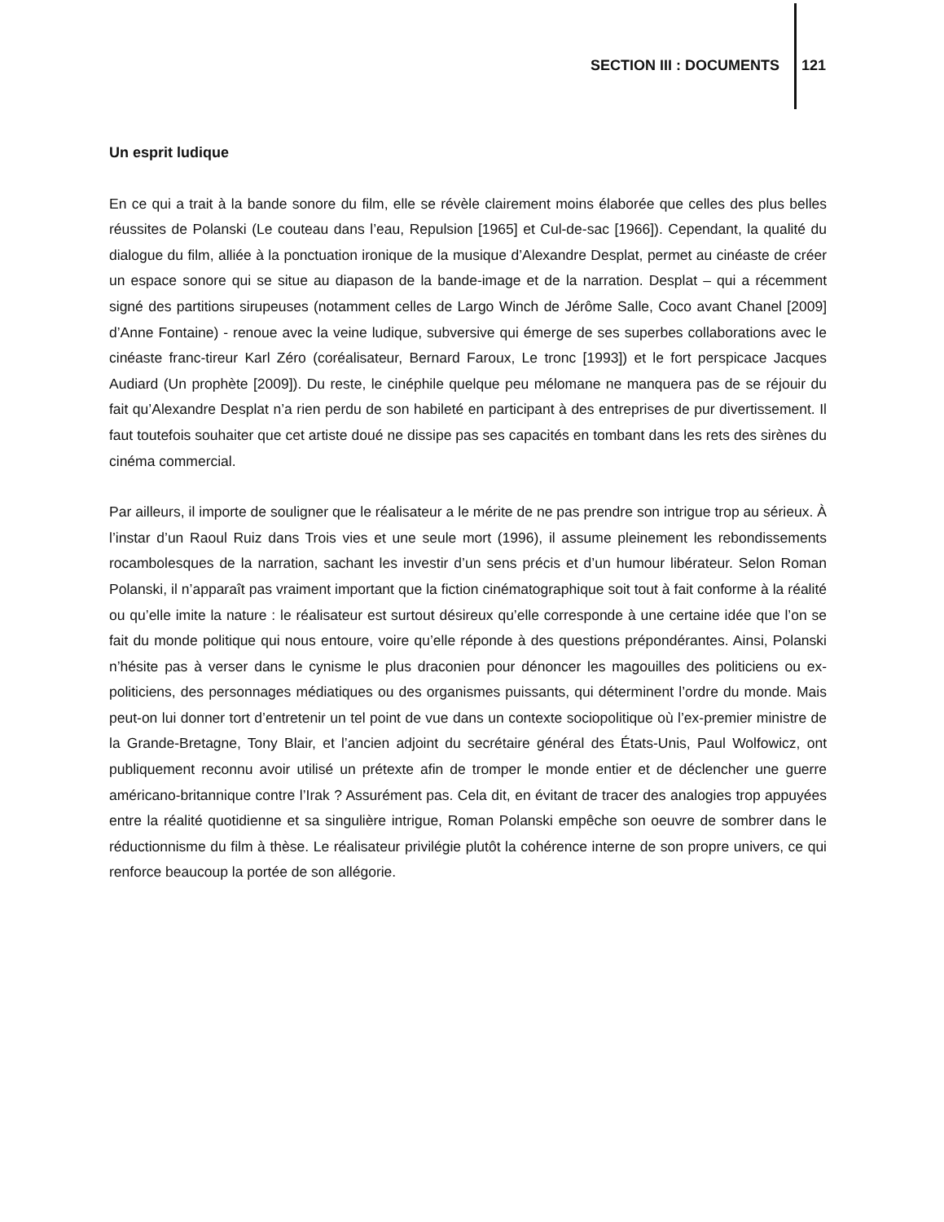SECTION III : DOCUMENTS 121
Un esprit ludique
En ce qui a trait à la bande sonore du film, elle se révèle clairement moins élaborée que celles des plus belles réussites de Polanski (Le couteau dans l’eau, Repulsion [1965] et Cul-de-sac [1966]). Cependant, la qualité du dialogue du film, alliée à la ponctuation ironique de la musique d’Alexandre Desplat, permet au cinéaste de créer un espace sonore qui se situe au diapason de la bande-image et de la narration. Desplat – qui a récemment signé des partitions sirupeuses (notamment celles de Largo Winch de Jérôme Salle, Coco avant Chanel [2009] d’Anne Fontaine) - renoue avec la veine ludique, subversive qui émerge de ses superbes collaborations avec le cinéaste franc-tireur Karl Zéro (coréalisateur, Bernard Faroux, Le tronc [1993]) et le fort perspicace Jacques Audiard (Un prophète [2009]). Du reste, le cinéphile quelque peu mélomane ne manquera pas de se réjouir du fait qu’Alexandre Desplat n’a rien perdu de son habileté en participant à des entreprises de pur divertissement. Il faut toutefois souhaiter que cet artiste doué ne dissipe pas ses capacités en tombant dans les rets des sirènes du cinéma commercial.
Par ailleurs, il importe de souligner que le réalisateur a le mérite de ne pas prendre son intrigue trop au sérieux. À l’instar d’un Raoul Ruiz dans Trois vies et une seule mort (1996), il assume pleinement les rebondissements rocambolesques de la narration, sachant les investir d’un sens précis et d’un humour libérateur. Selon Roman Polanski, il n’apparaît pas vraiment important que la fiction cinématographique soit tout à fait conforme à la réalité ou qu’elle imite la nature : le réalisateur est surtout désireux qu’elle corresponde à une certaine idée que l’on se fait du monde politique qui nous entoure, voire qu’elle réponde à des questions prépondérantes. Ainsi, Polanski n’hésite pas à verser dans le cynisme le plus draconien pour dénoncer les magouilles des politiciens ou ex-politiciens, des personnages médiatiques ou des organismes puissants, qui déterminent l’ordre du monde. Mais peut-on lui donner tort d’entretenir un tel point de vue dans un contexte sociopolitique où l’ex-premier ministre de la Grande-Bretagne, Tony Blair, et l’ancien adjoint du secrétaire général des États-Unis, Paul Wolfowicz, ont publiquement reconnu avoir utilisé un prétexte afin de tromper le monde entier et de déclencher une guerre américano-britannique contre l’Irak ? Assurément pas. Cela dit, en évitant de tracer des analogies trop appuyées entre la réalité quotidienne et sa singulière intrigue, Roman Polanski empêche son oeuvre de sombrer dans le réductionnisme du film à thèse. Le réalisateur privilégie plutôt la cohérence interne de son propre univers, ce qui renforce beaucoup la portée de son allégorie.